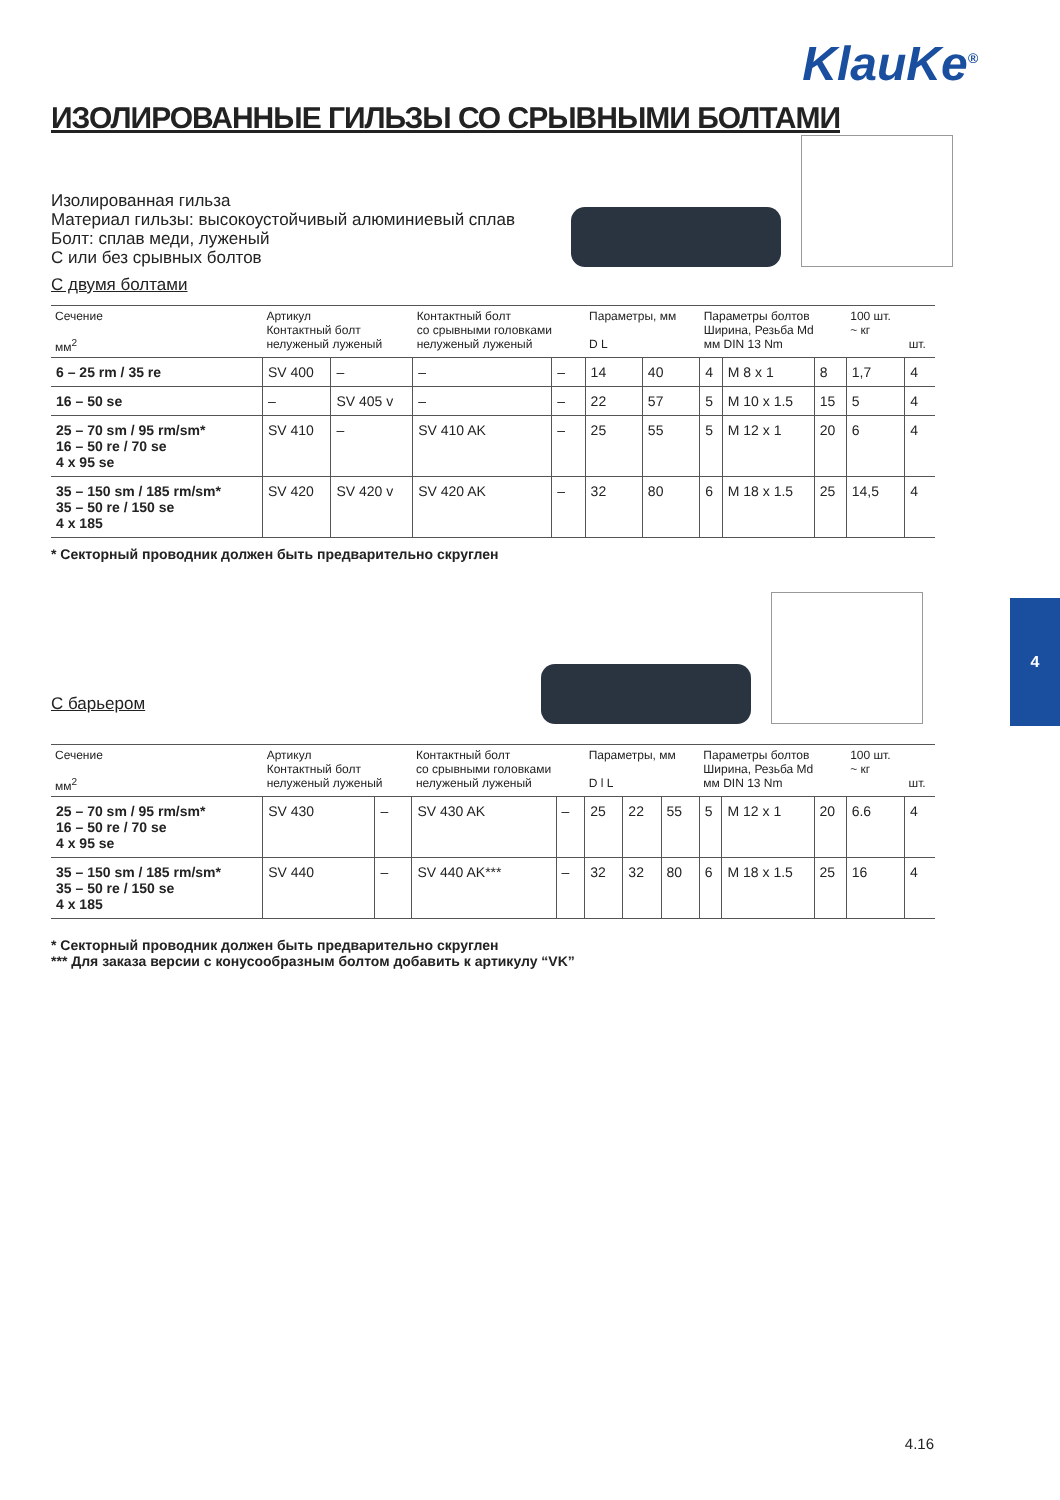KlauKe<sup>®</sup>
ИЗОЛИРОВАННЫЕ ГИЛЬЗЫ СО СРЫВНЫМИ БОЛТАМИ
Изолированная гильза
Материал гильзы: высокоустойчивый алюминиевый сплав
Болт: сплав меди, луженый
С или без срывных болтов
С двумя болтами
| Сечение мм<sup>2</sup> | Артикул Контактный болт нелуженый луженый | | Контактный болт со срывными головками нелуженый луженый | | Параметры, мм D L | | Параметры болтов Ширина, Резьба Md мм DIN 13 Nm | | | 100 шт. ~ кг | шт. |
| --- | --- | --- | --- | --- | --- | --- | --- | --- | --- | --- | --- |
| 6 – 25 rm / 35 re | SV 400 | – | – | – | 14 | 40 | 4 | M 8 x 1 | 8 | 1,7 | 4 |
| 16 – 50 se | – | SV 405 v | – | – | 22 | 57 | 5 | M 10 x 1.5 | 15 | 5 | 4 |
| 25 – 70 sm / 95 rm/sm* 16 – 50 re / 70 se 4 x 95 se | SV 410 | – | SV 410 AK | – | 25 | 55 | 5 | M 12 x 1 | 20 | 6 | 4 |
| 35 – 150 sm / 185 rm/sm* 35 – 50 re / 150 se 4 x 185 | SV 420 | SV 420 v | SV 420 AK | – | 32 | 80 | 6 | M 18 x 1.5 | 25 | 14,5 | 4 |
* Секторный проводник должен быть предварительно скруглен
С барьером
| Сечение мм<sup>2</sup> | Артикул Контактный болт нелуженый луженый | | Контактный болт со срывными головками нелуженый луженый | | Параметры, мм D l L | | | Параметры болтов Ширина, Резьба Md мм DIN 13 Nm | | | 100 шт. ~ кг | шт. |
| --- | --- | --- | --- | --- | --- | --- | --- | --- | --- | --- | --- | --- |
| 25 – 70 sm / 95 rm/sm* 16 – 50 re / 70 se 4 x 95 se | SV 430 | – | SV 430 AK | – | 25 | 22 | 55 | 5 | M 12 x 1 | 20 | 6.6 | 4 |
| 35 – 150 sm / 185 rm/sm* 35 – 50 re / 150 se 4 x 185 | SV 440 | – | SV 440 AK*** | – | 32 | 32 | 80 | 6 | M 18 x 1.5 | 25 | 16 | 4 |
* Секторный проводник должен быть предварительно скруглен
*** Для заказа версии с конусообразным болтом добавить к артикулу “VK”
4
4.16